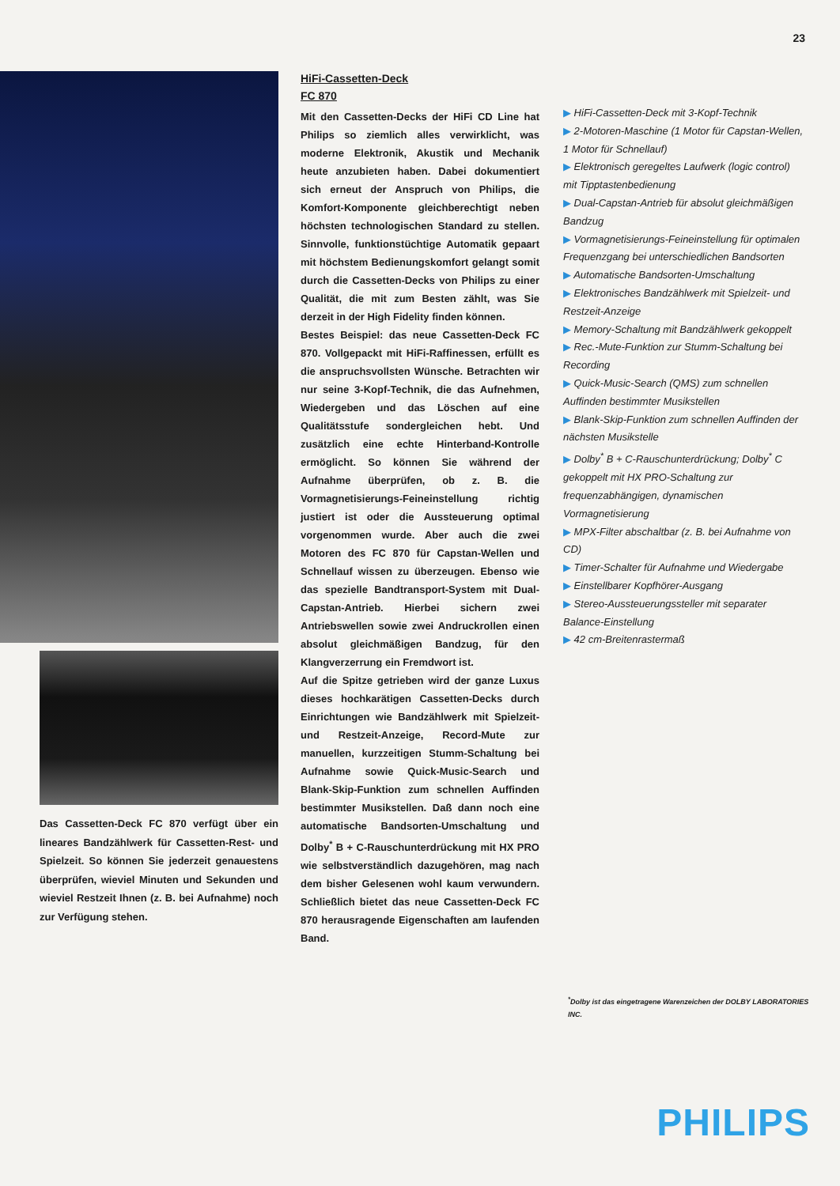23
Das Cassetten-Deck FC 870 verfügt über ein lineares Bandzählwerk für Cassetten-Rest- und Spielzeit. So können Sie jederzeit genauestens überprüfen, wieviel Minuten und Sekunden und wieviel Restzeit Ihnen (z. B. bei Aufnahme) noch zur Verfügung stehen.
HiFi-Cassetten-Deck
FC 870
Mit den Cassetten-Decks der HiFi CD Line hat Philips so ziemlich alles verwirklicht, was moderne Elektronik, Akustik und Mechanik heute anzubieten haben. Dabei dokumentiert sich erneut der Anspruch von Philips, die Komfort-Komponente gleichberechtigt neben höchsten technologischen Standard zu stellen. Sinnvolle, funktionstüchtige Automatik gepaart mit höchstem Bedienungskomfort gelangt somit durch die Cassetten-Decks von Philips zu einer Qualität, die mit zum Besten zählt, was Sie derzeit in der High Fidelity finden können.
Bestes Beispiel: das neue Cassetten-Deck FC 870. Vollgepackt mit HiFi-Raffinessen, erfüllt es die anspruchsvollsten Wünsche. Betrachten wir nur seine 3-Kopf-Technik, die das Aufnehmen, Wiedergeben und das Löschen auf eine Qualitätsstufe sondergleichen hebt. Und zusätzlich eine echte Hinterband-Kontrolle ermöglicht. So können Sie während der Aufnahme überprüfen, ob z. B. die Vormagnetisierungs-Feineinstellung richtig justiert ist oder die Aussteuerung optimal vorgenommen wurde. Aber auch die zwei Motoren des FC 870 für Capstan-Wellen und Schnellauf wissen zu überzeugen. Ebenso wie das spezielle Bandtransport-System mit Dual-Capstan-Antrieb. Hierbei sichern zwei Antriebswellen sowie zwei Andruckrollen einen absolut gleichmäßigen Bandzug, für den Klangverzerrung ein Fremdwort ist.
Auf die Spitze getrieben wird der ganze Luxus dieses hochkarätigen Cassetten-Decks durch Einrichtungen wie Bandzählwerk mit Spielzeit- und Restzeit-Anzeige, Record-Mute zur manuellen, kurzzeitigen Stumm-Schaltung bei Aufnahme sowie Quick-Music-Search und Blank-Skip-Funktion zum schnellen Auffinden bestimmter Musikstellen. Daß dann noch eine automatische Bandsorten-Umschaltung und Dolby<sup>*</sup> B + C-Rauschunterdrückung mit HX PRO wie selbstverständlich dazugehören, mag nach dem bisher Gelesenen wohl kaum verwundern. Schließlich bietet das neue Cassetten-Deck FC 870 herausragende Eigenschaften am laufenden Band.
▶ HiFi-Cassetten-Deck mit 3-Kopf-Technik
▶ 2-Motoren-Maschine (1 Motor für Capstan-Wellen, 1 Motor für Schnellauf)
▶ Elektronisch geregeltes Laufwerk (logic control) mit Tipptastenbedienung
▶ Dual-Capstan-Antrieb für absolut gleichmäßigen Bandzug
▶ Vormagnetisierungs-Feineinstellung für optimalen Frequenzgang bei unterschiedlichen Bandsorten
▶ Automatische Bandsorten-Umschaltung
▶ Elektronisches Bandzählwerk mit Spielzeit- und Restzeit-Anzeige
▶ Memory-Schaltung mit Bandzählwerk gekoppelt
▶ Rec.-Mute-Funktion zur Stumm-Schaltung bei Recording
▶ Quick-Music-Search (QMS) zum schnellen Auffinden bestimmter Musikstellen
▶ Blank-Skip-Funktion zum schnellen Auffinden der nächsten Musikstelle
▶ Dolby<sup>*</sup> B + C-Rauschunterdrückung; Dolby<sup>*</sup> C gekoppelt mit HX PRO-Schaltung zur frequenzabhängigen, dynamischen Vormagnetisierung
▶ MPX-Filter abschaltbar (z. B. bei Aufnahme von CD)
▶ Timer-Schalter für Aufnahme und Wiedergabe
▶ Einstellbarer Kopfhörer-Ausgang
▶ Stereo-Aussteuerungssteller mit separater Balance-Einstellung
▶ 42 cm-Breitenrastermaß
<sup>*</sup> Dolby ist das eingetragene Warenzeichen der DOLBY LABORATORIES INC.
PHILIPS